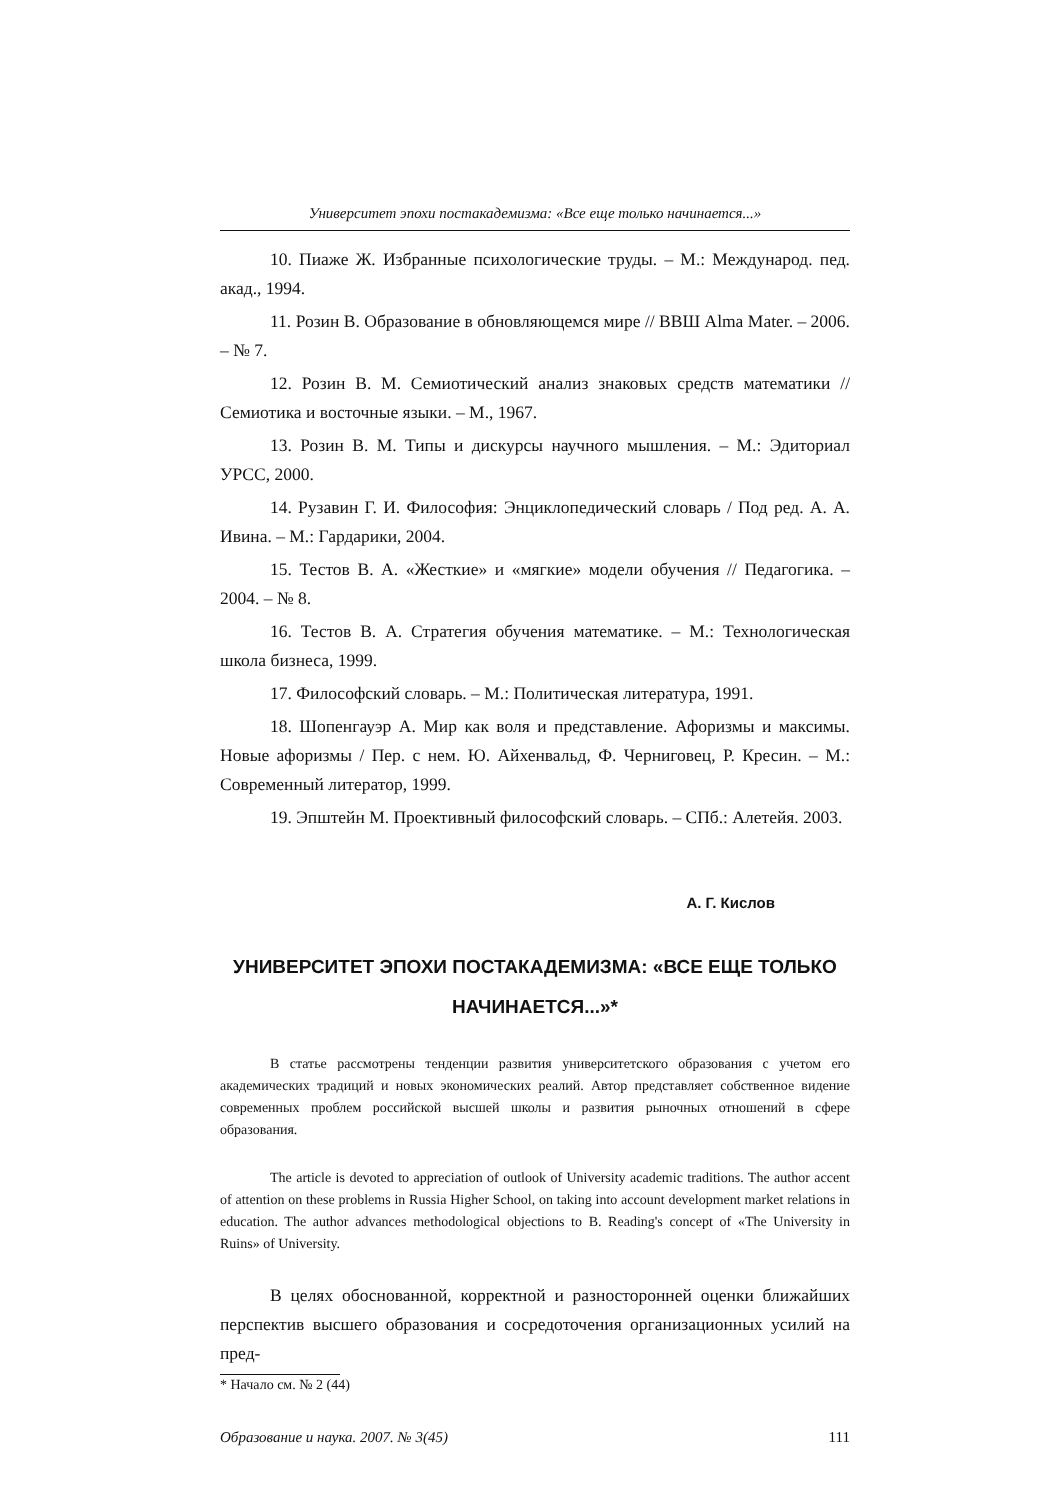Университет эпохи постакадемизма: «Все еще только начинается...»
10. Пиаже Ж. Избранные психологические труды. – М.: Международ. пед. акад., 1994.
11. Розин В. Образование в обновляющемся мире // ВВШ Alma Mater. – 2006. – № 7.
12. Розин В. М. Семиотический анализ знаковых средств математики // Семиотика и восточные языки. – М., 1967.
13. Розин В. М. Типы и дискурсы научного мышления. – М.: Эдиториал УРСС, 2000.
14. Рузавин Г. И. Философия: Энциклопедический словарь / Под ред. А. А. Ивина. – М.: Гардарики, 2004.
15. Тестов В. А. «Жесткие» и «мягкие» модели обучения // Педагогика. – 2004. – № 8.
16. Тестов В. А. Стратегия обучения математике. – М.: Технологическая школа бизнеса, 1999.
17. Философский словарь. – М.: Политическая литература, 1991.
18. Шопенгауэр А. Мир как воля и представление. Афоризмы и максимы. Новые афоризмы / Пер. с нем. Ю. Айхенвальд, Ф. Черниговец, Р. Кресин. – М.: Современный литератор, 1999.
19. Эпштейн М. Проективный философский словарь. – СПб.: Алетейя. 2003.
А. Г. Кислов
УНИВЕРСИТЕТ ЭПОХИ ПОСТАКАДЕМИЗМА: «ВСЕ ЕЩЕ ТОЛЬКО НАЧИНАЕТСЯ...»*
В статье рассмотрены тенденции развития университетского образования с учетом его академических традиций и новых экономических реалий. Автор представляет собственное видение современных проблем российской высшей школы и развития рыночных отношений в сфере образования.
The article is devoted to appreciation of outlook of University academic traditions. The author accent of attention on these problems in Russia Higher School, on taking into account development market relations in education. The author advances methodological objections to B. Reading's concept of «The University in Ruins» of University.
В целях обоснованной, корректной и разносторонней оценки ближайших перспектив высшего образования и сосредоточения организационных усилий на пред-
* Начало см. № 2 (44)
Образование и наука. 2007. № 3(45) 111